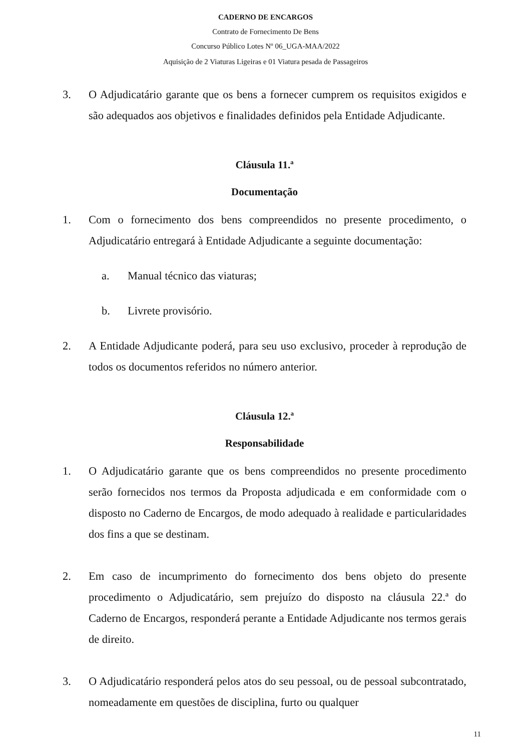CADERNO DE ENCARGOS
Contrato de Fornecimento De Bens
Concurso Público Lotes Nº 06_UGA-MAA/2022
Aquisição de 2 Viaturas Ligeiras e 01 Viatura pesada de Passageiros
3. O Adjudicatário garante que os bens a fornecer cumprem os requisitos exigidos e são adequados aos objetivos e finalidades definidos pela Entidade Adjudicante.
Cláusula 11.ª
Documentação
1. Com o fornecimento dos bens compreendidos no presente procedimento, o Adjudicatário entregará à Entidade Adjudicante a seguinte documentação:
a. Manual técnico das viaturas;
b. Livrete provisório.
2. A Entidade Adjudicante poderá, para seu uso exclusivo, proceder à reprodução de todos os documentos referidos no número anterior.
Cláusula 12.ª
Responsabilidade
1. O Adjudicatário garante que os bens compreendidos no presente procedimento serão fornecidos nos termos da Proposta adjudicada e em conformidade com o disposto no Caderno de Encargos, de modo adequado à realidade e particularidades dos fins a que se destinam.
2. Em caso de incumprimento do fornecimento dos bens objeto do presente procedimento o Adjudicatário, sem prejuízo do disposto na cláusula 22.ª do Caderno de Encargos, responderá perante a Entidade Adjudicante nos termos gerais de direito.
3. O Adjudicatário responderá pelos atos do seu pessoal, ou de pessoal subcontratado, nomeadamente em questões de disciplina, furto ou qualquer
11